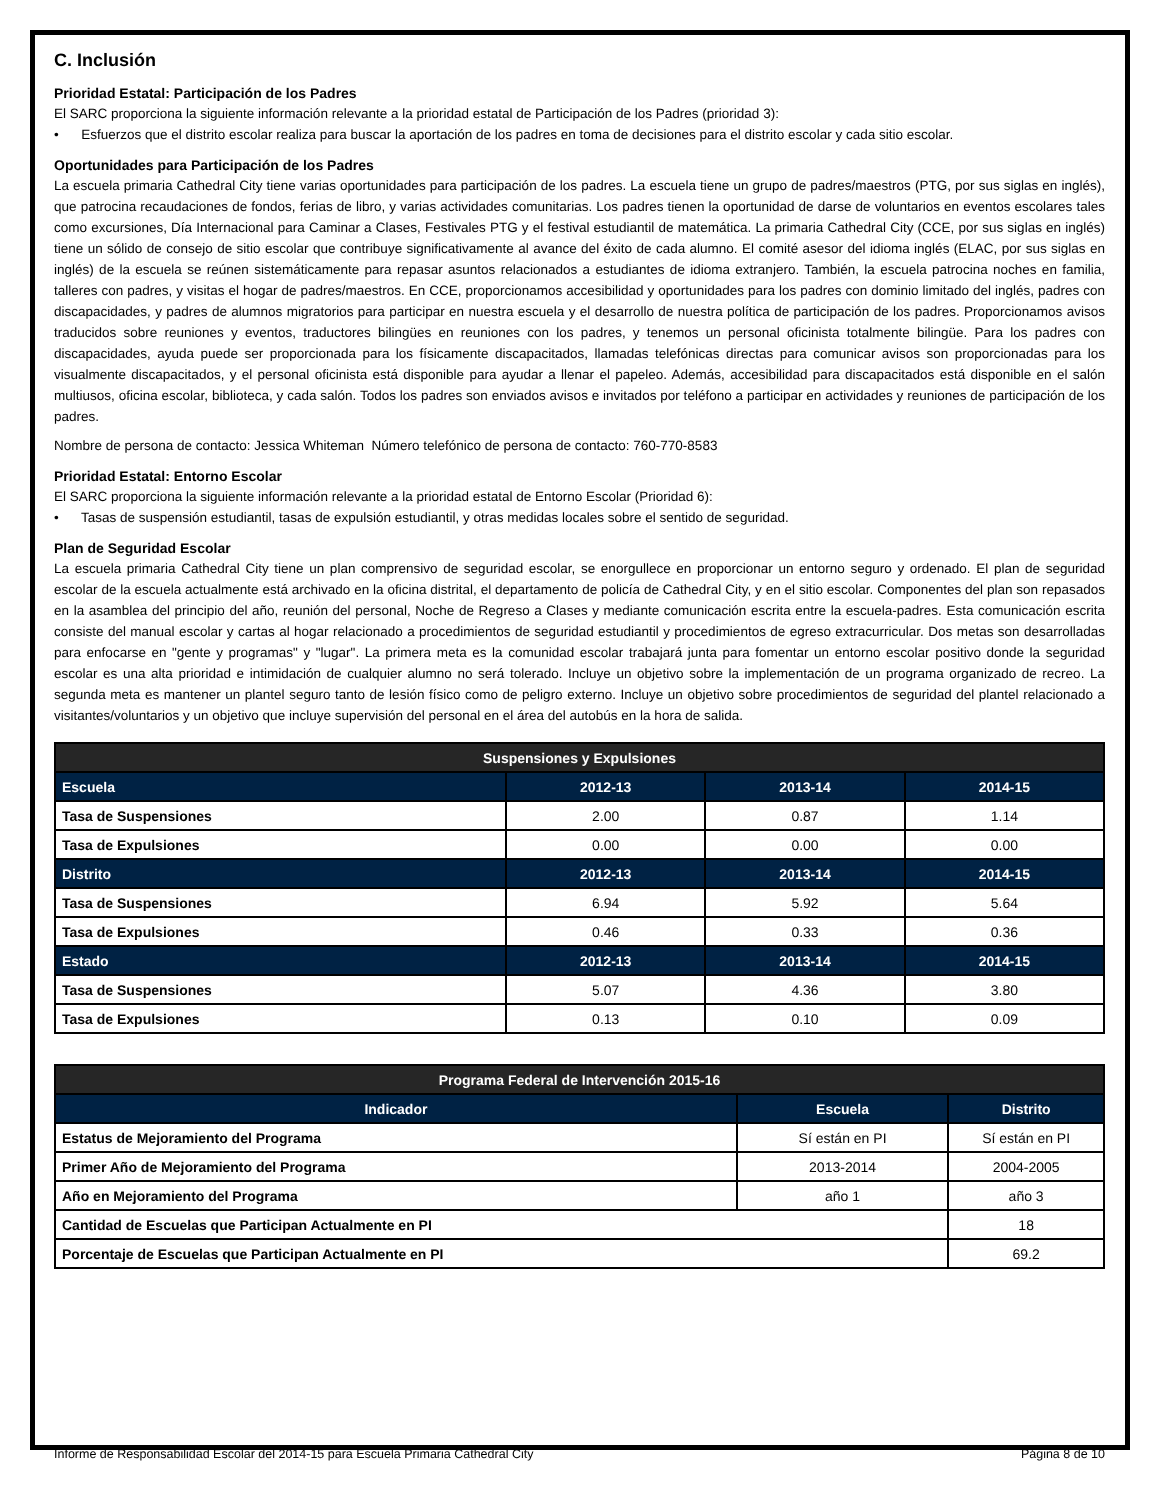C. Inclusión
Prioridad Estatal: Participación de los Padres
El SARC proporciona la siguiente información relevante a la prioridad estatal de Participación de los Padres (prioridad 3):
• Esfuerzos que el distrito escolar realiza para buscar la aportación de los padres en toma de decisiones para el distrito escolar y cada sitio escolar.
Oportunidades para Participación de los Padres
La escuela primaria Cathedral City tiene varias oportunidades para participación de los padres. La escuela tiene un grupo de padres/maestros (PTG, por sus siglas en inglés), que patrocina recaudaciones de fondos, ferias de libro, y varias actividades comunitarias. Los padres tienen la oportunidad de darse de voluntarios en eventos escolares tales como excursiones, Día Internacional para Caminar a Clases, Festivales PTG y el festival estudiantil de matemática. La primaria Cathedral City (CCE, por sus siglas en inglés) tiene un sólido de consejo de sitio escolar que contribuye significativamente al avance del éxito de cada alumno. El comité asesor del idioma inglés (ELAC, por sus siglas en inglés) de la escuela se reúnen sistemáticamente para repasar asuntos relacionados a estudiantes de idioma extranjero. También, la escuela patrocina noches en familia, talleres con padres, y visitas el hogar de padres/maestros. En CCE, proporcionamos accesibilidad y oportunidades para los padres con dominio limitado del inglés, padres con discapacidades, y padres de alumnos migratorios para participar en nuestra escuela y el desarrollo de nuestra política de participación de los padres. Proporcionamos avisos traducidos sobre reuniones y eventos, traductores bilingües en reuniones con los padres, y tenemos un personal oficinista totalmente bilingüe. Para los padres con discapacidades, ayuda puede ser proporcionada para los físicamente discapacitados, llamadas telefónicas directas para comunicar avisos son proporcionadas para los visualmente discapacitados, y el personal oficinista está disponible para ayudar a llenar el papeleo. Además, accesibilidad para discapacitados está disponible en el salón multiusos, oficina escolar, biblioteca, y cada salón. Todos los padres son enviados avisos e invitados por teléfono a participar en actividades y reuniones de participación de los padres.
Nombre de persona de contacto: Jessica Whiteman Número telefónico de persona de contacto: 760-770-8583
Prioridad Estatal: Entorno Escolar
El SARC proporciona la siguiente información relevante a la prioridad estatal de Entorno Escolar (Prioridad 6):
• Tasas de suspensión estudiantil, tasas de expulsión estudiantil, y otras medidas locales sobre el sentido de seguridad.
Plan de Seguridad Escolar
La escuela primaria Cathedral City tiene un plan comprensivo de seguridad escolar, se enorgullece en proporcionar un entorno seguro y ordenado. El plan de seguridad escolar de la escuela actualmente está archivado en la oficina distrital, el departamento de policía de Cathedral City, y en el sitio escolar. Componentes del plan son repasados en la asamblea del principio del año, reunión del personal, Noche de Regreso a Clases y mediante comunicación escrita entre la escuela-padres. Esta comunicación escrita consiste del manual escolar y cartas al hogar relacionado a procedimientos de seguridad estudiantil y procedimientos de egreso extracurricular. Dos metas son desarrolladas para enfocarse en "gente y programas" y "lugar". La primera meta es la comunidad escolar trabajará junta para fomentar un entorno escolar positivo donde la seguridad escolar es una alta prioridad e intimidación de cualquier alumno no será tolerado. Incluye un objetivo sobre la implementación de un programa organizado de recreo. La segunda meta es mantener un plantel seguro tanto de lesión físico como de peligro externo. Incluye un objetivo sobre procedimientos de seguridad del plantel relacionado a visitantes/voluntarios y un objetivo que incluye supervisión del personal en el área del autobús en la hora de salida.
| Suspensiones y Expulsiones | | | |
| --- | --- | --- | --- |
| Escuela | 2012-13 | 2013-14 | 2014-15 |
| Tasa de Suspensiones | 2.00 | 0.87 | 1.14 |
| Tasa de Expulsiones | 0.00 | 0.00 | 0.00 |
| Distrito | 2012-13 | 2013-14 | 2014-15 |
| Tasa de Suspensiones | 6.94 | 5.92 | 5.64 |
| Tasa de Expulsiones | 0.46 | 0.33 | 0.36 |
| Estado | 2012-13 | 2013-14 | 2014-15 |
| Tasa de Suspensiones | 5.07 | 4.36 | 3.80 |
| Tasa de Expulsiones | 0.13 | 0.10 | 0.09 |
| Programa Federal de Intervención 2015-16 | | |
| --- | --- | --- |
| Indicador | Escuela | Distrito |
| Estatus de Mejoramiento del Programa | Sí están en PI | Sí están en PI |
| Primer Año de Mejoramiento del Programa | 2013-2014 | 2004-2005 |
| Año en Mejoramiento del Programa | año 1 | año 3 |
| Cantidad de Escuelas que Participan Actualmente en PI | | 18 |
| Porcentaje de Escuelas que Participan Actualmente en PI | | 69.2 |
Informe de Responsabilidad Escolar del 2014-15 para Escuela Primaria Cathedral City Página 8 de 10